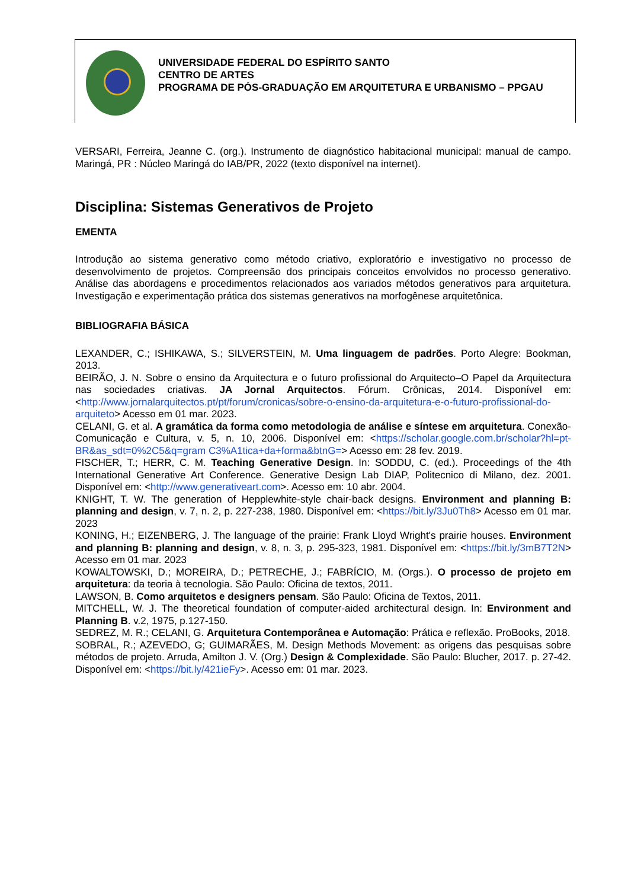UNIVERSIDADE FEDERAL DO ESPÍRITO SANTO
CENTRO DE ARTES
PROGRAMA DE PÓS-GRADUAÇÃO EM ARQUITETURA E URBANISMO – PPGAU
VERSARI, Ferreira, Jeanne C. (org.). Instrumento de diagnóstico habitacional municipal: manual de campo. Maringá, PR : Núcleo Maringá do IAB/PR, 2022 (texto disponível na internet).
Disciplina: Sistemas Generativos de Projeto
EMENTA
Introdução ao sistema generativo como método criativo, exploratório e investigativo no processo de desenvolvimento de projetos. Compreensão dos principais conceitos envolvidos no processo generativo. Análise das abordagens e procedimentos relacionados aos variados métodos generativos para arquitetura. Investigação e experimentação prática dos sistemas generativos na morfogênese arquitetônica.
BIBLIOGRAFIA BÁSICA
LEXANDER, C.; ISHIKAWA, S.; SILVERSTEIN, M. Uma linguagem de padrões. Porto Alegre: Bookman, 2013.
BEIRÃO, J. N. Sobre o ensino da Arquitectura e o futuro profissional do Arquitecto–O Papel da Arquitectura nas sociedades criativas. JA Jornal Arquitectos. Fórum. Crônicas, 2014. Disponível em: <http://www.jornalarquitectos.pt/pt/forum/cronicas/sobre-o-ensino-da-arquitetura-e-o-futuro-profissional-do-arquiteto> Acesso em 01 mar. 2023.
CELANI, G. et al. A gramática da forma como metodologia de análise e síntese em arquitetura. Conexão-Comunicação e Cultura, v. 5, n. 10, 2006. Disponível em: <https://scholar.google.com.br/scholar?hl=pt-BR&as_sdt=0%2C5&q=gram C3%A1tica+da+forma&btnG=> Acesso em: 28 fev. 2019.
FISCHER, T.; HERR, C. M. Teaching Generative Design. In: SODDU, C. (ed.). Proceedings of the 4th International Generative Art Conference. Generative Design Lab DIAP, Politecnico di Milano, dez. 2001. Disponível em: <http://www.generativeart.com>. Acesso em: 10 abr. 2004.
KNIGHT, T. W. The generation of Hepplewhite-style chair-back designs. Environment and planning B: planning and design, v. 7, n. 2, p. 227-238, 1980. Disponível em: <https://bit.ly/3Ju0Th8> Acesso em 01 mar. 2023
KONING, H.; EIZENBERG, J. The language of the prairie: Frank Lloyd Wright's prairie houses. Environment and planning B: planning and design, v. 8, n. 3, p. 295-323, 1981. Disponível em: <https://bit.ly/3mB7T2N> Acesso em 01 mar. 2023
KOWALTOWSKI, D.; MOREIRA, D.; PETRECHE, J.; FABRÍCIO, M. (Orgs.). O processo de projeto em arquitetura: da teoria à tecnologia. São Paulo: Oficina de textos, 2011.
LAWSON, B. Como arquitetos e designers pensam. São Paulo: Oficina de Textos, 2011.
MITCHELL, W. J. The theoretical foundation of computer-aided architectural design. In: Environment and Planning B. v.2, 1975, p.127-150.
SEDREZ, M. R.; CELANI, G. Arquitetura Contemporânea e Automação: Prática e reflexão. ProBooks, 2018.
SOBRAL, R.; AZEVEDO, G; GUIMARÃES, M. Design Methods Movement: as origens das pesquisas sobre métodos de projeto. Arruda, Amilton J. V. (Org.) Design & Complexidade. São Paulo: Blucher, 2017. p. 27-42. Disponível em: <https://bit.ly/421ieFy>. Acesso em: 01 mar. 2023.